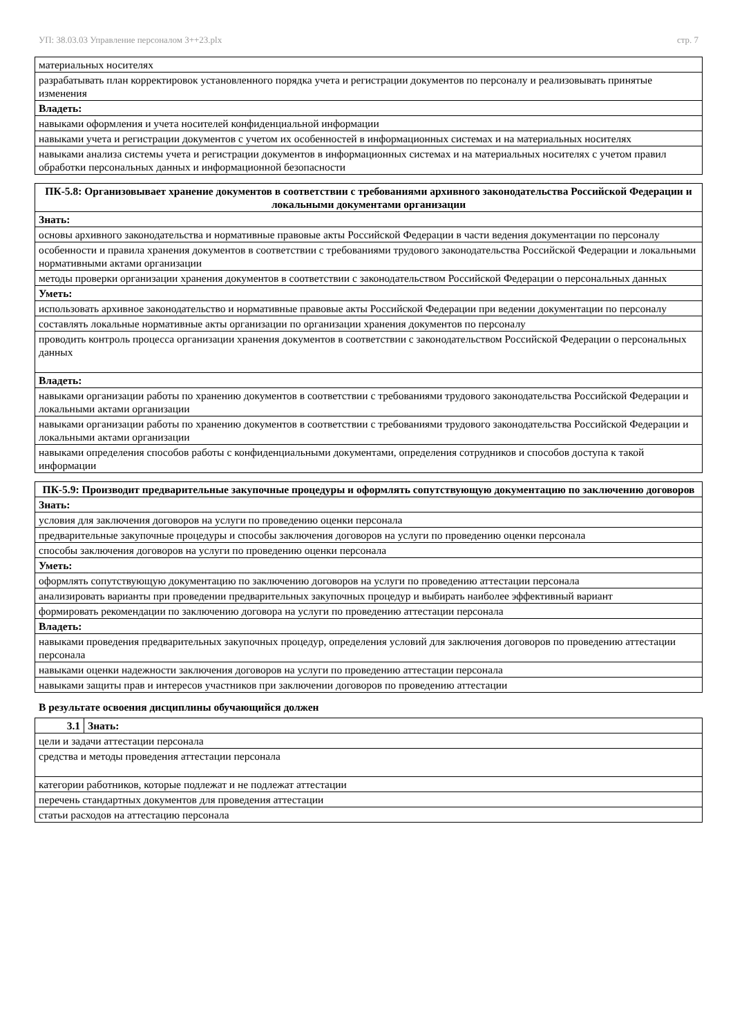УП: 38.03.03 Управление персоналом 3++23.plx стр. 7
| материальных носителях |
| разрабатывать план корректировок установленного порядка учета и регистрации документов по персоналу и реализовывать принятые изменения |
| Владеть: |
| навыками оформления и учета носителей конфиденциальной информации |
| навыками учета и регистрации документов с учетом их особенностей в информационных системах и на материальных носителях |
| навыками анализа системы учета и регистрации документов в информационных системах и на материальных носителях с учетом правил обработки персональных данных и информационной безопасности |
| ПК-5.8: Организовывает хранение документов в соответствии с требованиями архивного законодательства Российской Федерации и локальными документами организации |
| --- |
| Знать: |
| основы архивного законодательства и нормативные правовые акты Российской Федерации в части ведения документации по персоналу |
| особенности и правила хранения документов в соответствии с требованиями трудового законодательства Российской Федерации и локальными нормативными актами организации |
| методы проверки организации хранения документов в соответствии с законодательством Российской Федерации о персональных данных |
| Уметь: |
| использовать архивное законодательство и нормативные правовые акты Российской Федерации при ведении документации по персоналу |
| составлять локальные нормативные акты организации по организации хранения документов по персоналу |
| проводить контроль процесса организации хранения документов в соответствии с законодательством Российской Федерации о персональных данных |
| Владеть: |
| навыками организации работы по хранению документов в соответствии с требованиями трудового законодательства Российской Федерации и локальными актами организации |
| навыками организации работы по хранению документов в соответствии с требованиями трудового законодательства Российской Федерации и локальными актами организации |
| навыками определения способов работы с конфиденциальными документами, определения сотрудников и способов доступа к такой информации |
| ПК-5.9: Производит предварительные закупочные процедуры и оформлять сопутствующую документацию по заключению договоров |
| --- |
| Знать: |
| условия для заключения договоров на услуги по проведению оценки персонала |
| предварительные закупочные процедуры и способы заключения договоров на услуги по проведению оценки персонала |
| способы заключения договоров на услуги по проведению оценки персонала |
| Уметь: |
| оформлять сопутствующую документацию по заключению договоров на услуги по проведению аттестации персонала |
| анализировать варианты при проведении предварительных закупочных процедур и выбирать наиболее эффективный вариант |
| формировать рекомендации по заключению договора на услуги по проведению аттестации персонала |
| Владеть: |
| навыками проведения предварительных закупочных процедур, определения условий для заключения договоров по проведению аттестации персонала |
| навыками оценки надежности заключения договоров на услуги по проведению аттестации персонала |
| навыками защиты прав и интересов участников при заключении договоров по проведению аттестации |
В результате освоения дисциплины обучающийся должен
| 3.1 | Знать: |
| цели и задачи аттестации персонала | |
| средства и методы проведения аттестации персонала | |
| категории работников, которые подлежат и не подлежат аттестации | |
| перечень стандартных документов для проведения аттестации | |
| статьи расходов на аттестацию персонала | |